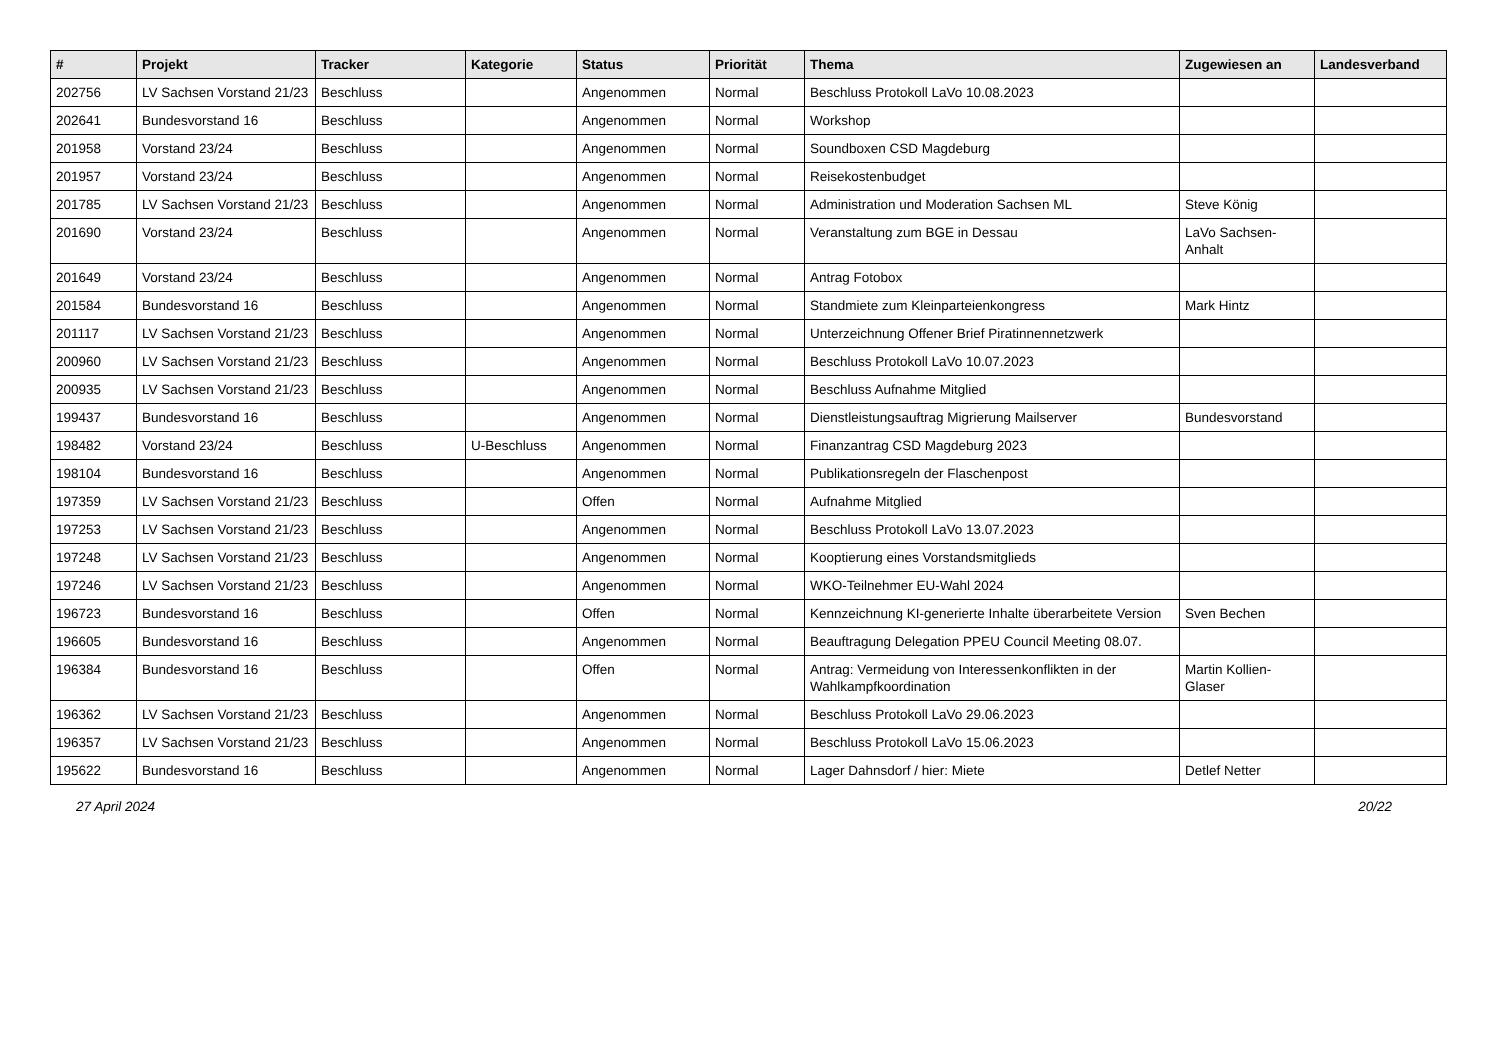| # | Projekt | Tracker | Kategorie | Status | Priorität | Thema | Zugewiesen an | Landesverband |
| --- | --- | --- | --- | --- | --- | --- | --- | --- |
| 202756 | LV Sachsen Vorstand 21/23 | Beschluss | | Angenommen | Normal | Beschluss Protokoll LaVo 10.08.2023 | | |
| 202641 | Bundesvorstand 16 | Beschluss | | Angenommen | Normal | Workshop | | |
| 201958 | Vorstand 23/24 | Beschluss | | Angenommen | Normal | Soundboxen CSD Magdeburg | | |
| 201957 | Vorstand 23/24 | Beschluss | | Angenommen | Normal | Reisekostenbudget | | |
| 201785 | LV Sachsen Vorstand 21/23 | Beschluss | | Angenommen | Normal | Administration und Moderation Sachsen ML | Steve König | |
| 201690 | Vorstand 23/24 | Beschluss | | Angenommen | Normal | Veranstaltung zum BGE in Dessau | LaVo Sachsen-Anhalt | |
| 201649 | Vorstand 23/24 | Beschluss | | Angenommen | Normal | Antrag Fotobox | | |
| 201584 | Bundesvorstand 16 | Beschluss | | Angenommen | Normal | Standmiete zum Kleinparteienkongress | Mark Hintz | |
| 201117 | LV Sachsen Vorstand 21/23 | Beschluss | | Angenommen | Normal | Unterzeichnung Offener Brief Piratinnennetzwerk | | |
| 200960 | LV Sachsen Vorstand 21/23 | Beschluss | | Angenommen | Normal | Beschluss Protokoll LaVo 10.07.2023 | | |
| 200935 | LV Sachsen Vorstand 21/23 | Beschluss | | Angenommen | Normal | Beschluss Aufnahme Mitglied | | |
| 199437 | Bundesvorstand 16 | Beschluss | | Angenommen | Normal | Dienstleistungsauftrag Migrierung Mailserver | Bundesvorstand | |
| 198482 | Vorstand 23/24 | Beschluss | U-Beschluss | Angenommen | Normal | Finanzantrag CSD Magdeburg 2023 | | |
| 198104 | Bundesvorstand 16 | Beschluss | | Angenommen | Normal | Publikationsregeln der Flaschenpost | | |
| 197359 | LV Sachsen Vorstand 21/23 | Beschluss | | Offen | Normal | Aufnahme Mitglied | | |
| 197253 | LV Sachsen Vorstand 21/23 | Beschluss | | Angenommen | Normal | Beschluss Protokoll LaVo 13.07.2023 | | |
| 197248 | LV Sachsen Vorstand 21/23 | Beschluss | | Angenommen | Normal | Kooptierung eines Vorstandsmitglieds | | |
| 197246 | LV Sachsen Vorstand 21/23 | Beschluss | | Angenommen | Normal | WKO-Teilnehmer EU-Wahl 2024 | | |
| 196723 | Bundesvorstand 16 | Beschluss | | Offen | Normal | Kennzeichnung KI-generierte Inhalte überarbeitete Version | Sven Bechen | |
| 196605 | Bundesvorstand 16 | Beschluss | | Angenommen | Normal | Beauftragung Delegation PPEU Council Meeting 08.07. | | |
| 196384 | Bundesvorstand 16 | Beschluss | | Offen | Normal | Antrag: Vermeidung von Interessenkonflikten in der Wahlkampfkoordination | Martin Kollien-Glaser | |
| 196362 | LV Sachsen Vorstand 21/23 | Beschluss | | Angenommen | Normal | Beschluss Protokoll LaVo 29.06.2023 | | |
| 196357 | LV Sachsen Vorstand 21/23 | Beschluss | | Angenommen | Normal | Beschluss Protokoll LaVo 15.06.2023 | | |
| 195622 | Bundesvorstand 16 | Beschluss | | Angenommen | Normal | Lager Dahnsdorf / hier: Miete | Detlef Netter | |
27 April 2024 20/22